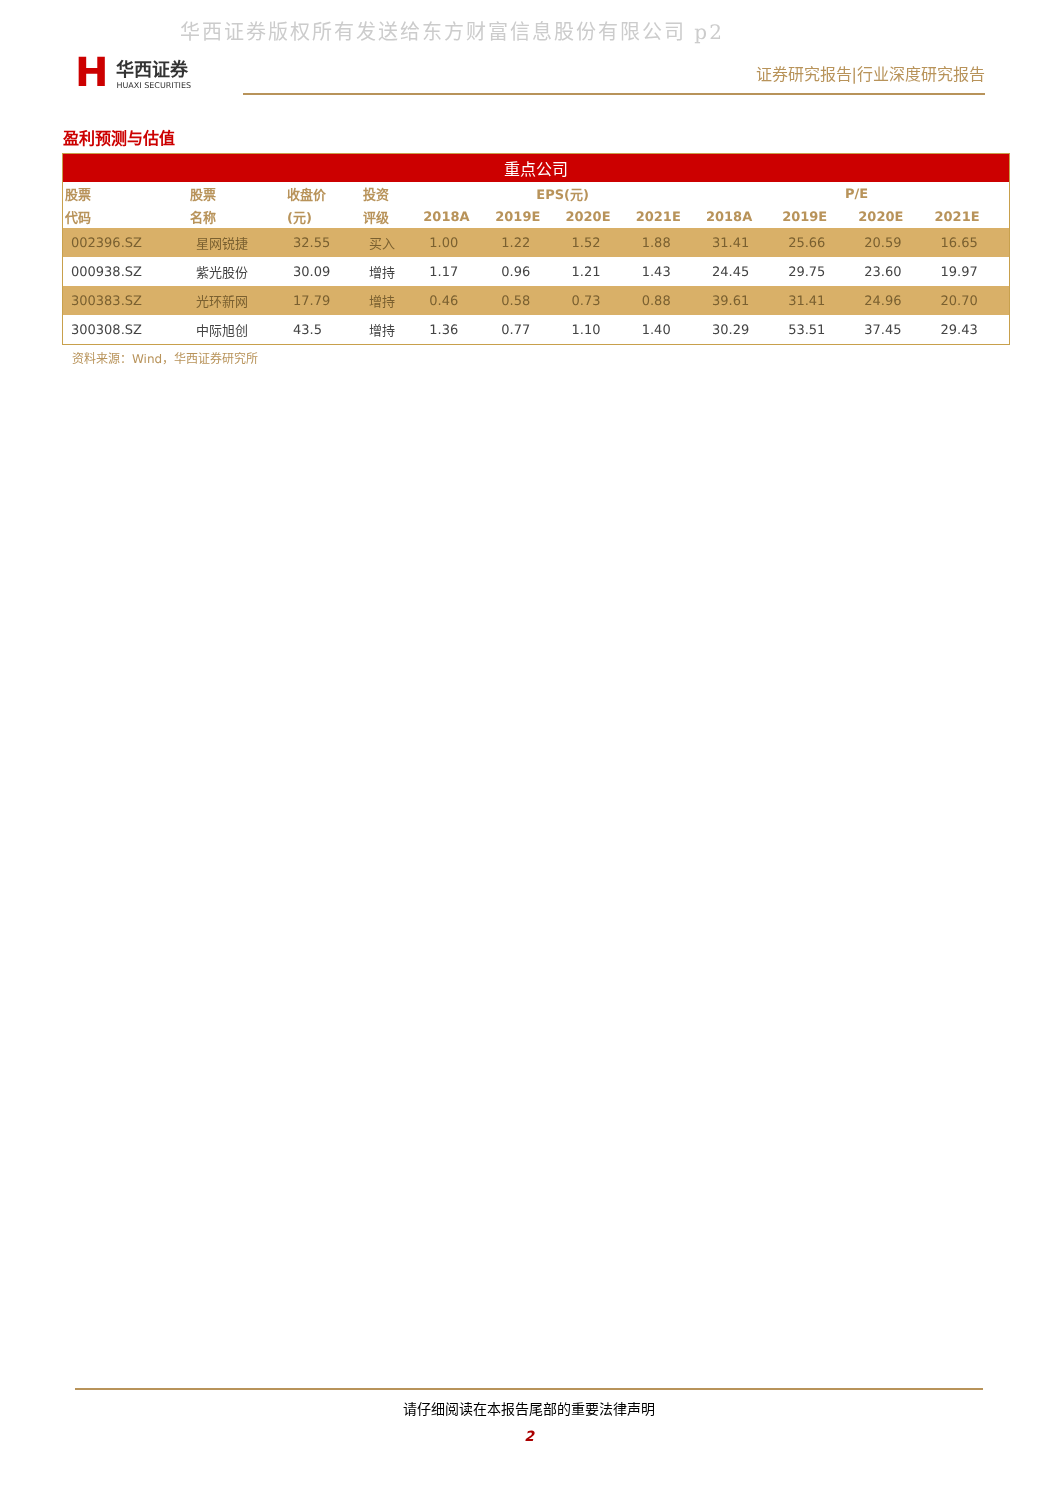华西证券版权所有发送给东方财富信息股份有限公司 p2
H
华西证券
HUAXI SECURITIES
证券研究报告|行业深度研究报告
盈利预测与估值
| 重点公司 | | | | | | | | | | | |
| --- | --- | --- | --- | --- | --- | --- | --- | --- | --- | --- | --- |
| 股票 | 股票 | 收盘价 | 投资 | EPS(元) | | | | P/E | | | |
| 代码 | 名称 | (元) | 评级 | 2018A | 2019E | 2020E | 2021E | 2018A | 2019E | 2020E | 2021E |
| 002396.SZ | 星网锐捷 | 32.55 | 买入 | 1.00 | 1.22 | 1.52 | 1.88 | 31.41 | 25.66 | 20.59 | 16.65 |
| 000938.SZ | 紫光股份 | 30.09 | 增持 | 1.17 | 0.96 | 1.21 | 1.43 | 24.45 | 29.75 | 23.60 | 19.97 |
| 300383.SZ | 光环新网 | 17.79 | 增持 | 0.46 | 0.58 | 0.73 | 0.88 | 39.61 | 31.41 | 24.96 | 20.70 |
| 300308.SZ | 中际旭创 | 43.5 | 增持 | 1.36 | 0.77 | 1.10 | 1.40 | 30.29 | 53.51 | 37.45 | 29.43 |
资料来源：Wind，华西证券研究所
请仔细阅读在本报告尾部的重要法律声明
2